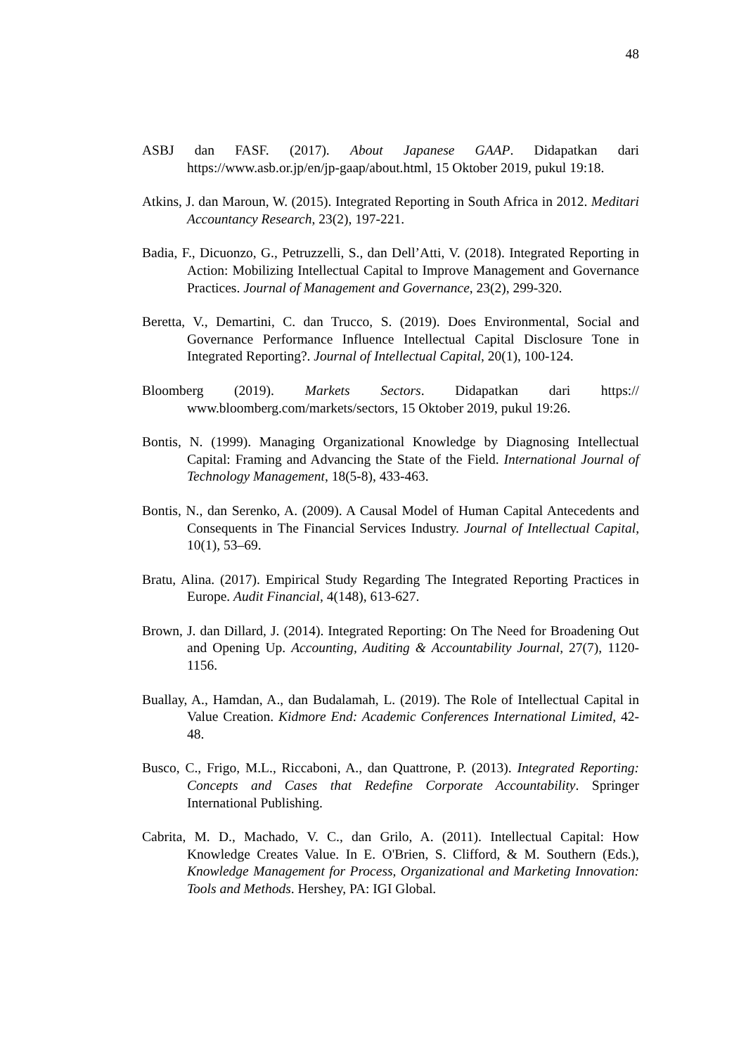48
ASBJ dan FASF. (2017). About Japanese GAAP. Didapatkan dari https://www.asb.or.jp/en/jp-gaap/about.html, 15 Oktober 2019, pukul 19:18.
Atkins, J. dan Maroun, W. (2015). Integrated Reporting in South Africa in 2012. Meditari Accountancy Research, 23(2), 197-221.
Badia, F., Dicuonzo, G., Petruzzelli, S., dan Dell’Atti, V. (2018). Integrated Reporting in Action: Mobilizing Intellectual Capital to Improve Management and Governance Practices. Journal of Management and Governance, 23(2), 299-320.
Beretta, V., Demartini, C. dan Trucco, S. (2019). Does Environmental, Social and Governance Performance Influence Intellectual Capital Disclosure Tone in Integrated Reporting?. Journal of Intellectual Capital, 20(1), 100-124.
Bloomberg (2019). Markets Sectors. Didapatkan dari https:// www.bloomberg.com/markets/sectors, 15 Oktober 2019, pukul 19:26.
Bontis, N. (1999). Managing Organizational Knowledge by Diagnosing Intellectual Capital: Framing and Advancing the State of the Field. International Journal of Technology Management, 18(5-8), 433-463.
Bontis, N., dan Serenko, A. (2009). A Causal Model of Human Capital Antecedents and Consequents in The Financial Services Industry. Journal of Intellectual Capital, 10(1), 53–69.
Bratu, Alina. (2017). Empirical Study Regarding The Integrated Reporting Practices in Europe. Audit Financial, 4(148), 613-627.
Brown, J. dan Dillard, J. (2014). Integrated Reporting: On The Need for Broadening Out and Opening Up. Accounting, Auditing & Accountability Journal, 27(7), 1120-1156.
Buallay, A., Hamdan, A., dan Budalamah, L. (2019). The Role of Intellectual Capital in Value Creation. Kidmore End: Academic Conferences International Limited, 42-48.
Busco, C., Frigo, M.L., Riccaboni, A., dan Quattrone, P. (2013). Integrated Reporting: Concepts and Cases that Redefine Corporate Accountability. Springer International Publishing.
Cabrita, M. D., Machado, V. C., dan Grilo, A. (2011). Intellectual Capital: How Knowledge Creates Value. In E. O'Brien, S. Clifford, & M. Southern (Eds.), Knowledge Management for Process, Organizational and Marketing Innovation: Tools and Methods. Hershey, PA: IGI Global.